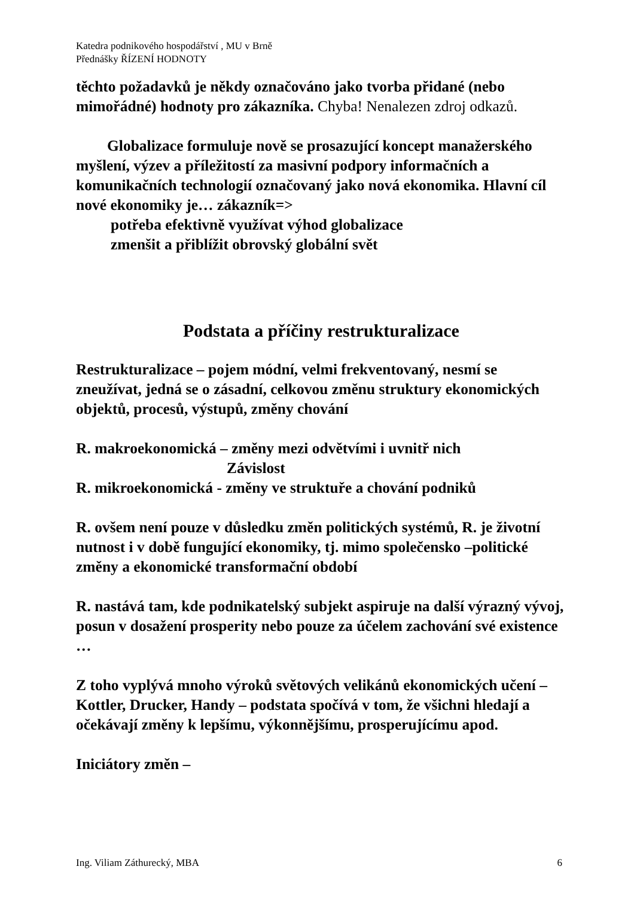Katedra podnikového hospodářství , MU v Brně
Přednášky ŘÍZENÍ HODNOTY
těchto požadavků je někdy označováno jako tvorba přidané (nebo mimořádné) hodnoty pro zákazníka. Chyba! Nenalezen zdroj odkazů.
Globalizace formuluje nově se prosazující koncept manažerského myšlení, výzev a příležitostí za masivní podpory informačních a komunikačních technologií označovaný jako nová ekonomika. Hlavní cíl nové ekonomiky je… zákazník=>
potřeba efektivně využívat výhod globalizace
zmenšit a přiblížit obrovský globální svět
Podstata a příčiny restrukturalizace
Restrukturalizace – pojem módní, velmi frekventovaný, nesmí se zneužívat, jedná se o zásadní, celkovou změnu struktury ekonomických objektů, procesů, výstupů, změny chování
R. makroekonomická – změny mezi odvětvími i uvnitř nich
Závislost
R. mikroekonomická - změny ve struktuře a chování podniků
R. ovšem není pouze v důsledku změn politických systémů, R. je životní nutnost i v době fungující ekonomiky, tj. mimo společensko –politické změny a ekonomické transformační období
R. nastává tam, kde podnikatelský subjekt aspiruje na další výrazný vývoj, posun v dosažení prosperity nebo pouze za účelem zachování své existence …
Z toho vyplývá mnoho výroků světových velikánů ekonomických učení – Kottler, Drucker, Handy – podstata spočívá v tom, že všichni hledají a očekávají změny k lepšímu, výkonnějšímu, prosperujícímu apod.
Iniciátory změn –
Ing. Viliam Záthurecký, MBA 6